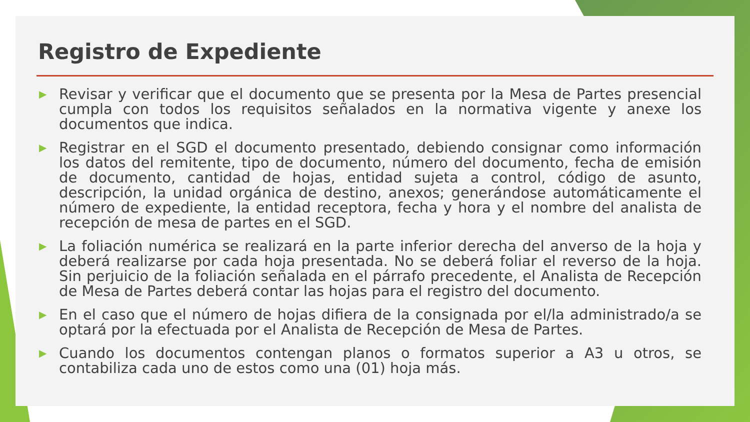Registro de Expediente
▶ Revisar y verificar que el documento que se presenta por la Mesa de Partes presencial cumpla con todos los requisitos señalados en la normativa vigente y anexe los documentos que indica.
▶ Registrar en el SGD el documento presentado, debiendo consignar como información los datos del remitente, tipo de documento, número del documento, fecha de emisión de documento, cantidad de hojas, entidad sujeta a control, código de asunto, descripción, la unidad orgánica de destino, anexos; generándose automáticamente el número de expediente, la entidad receptora, fecha y hora y el nombre del analista de recepción de mesa de partes en el SGD.
▶ La foliación numérica se realizará en la parte inferior derecha del anverso de la hoja y deberá realizarse por cada hoja presentada. No se deberá foliar el reverso de la hoja. Sin perjuicio de la foliación señalada en el párrafo precedente, el Analista de Recepción de Mesa de Partes deberá contar las hojas para el registro del documento.
▶ En el caso que el número de hojas difiera de la consignada por el/la administrado/a se optará por la efectuada por el Analista de Recepción de Mesa de Partes.
▶ Cuando los documentos contengan planos o formatos superior a A3 u otros, se contabiliza cada uno de estos como una (01) hoja más.